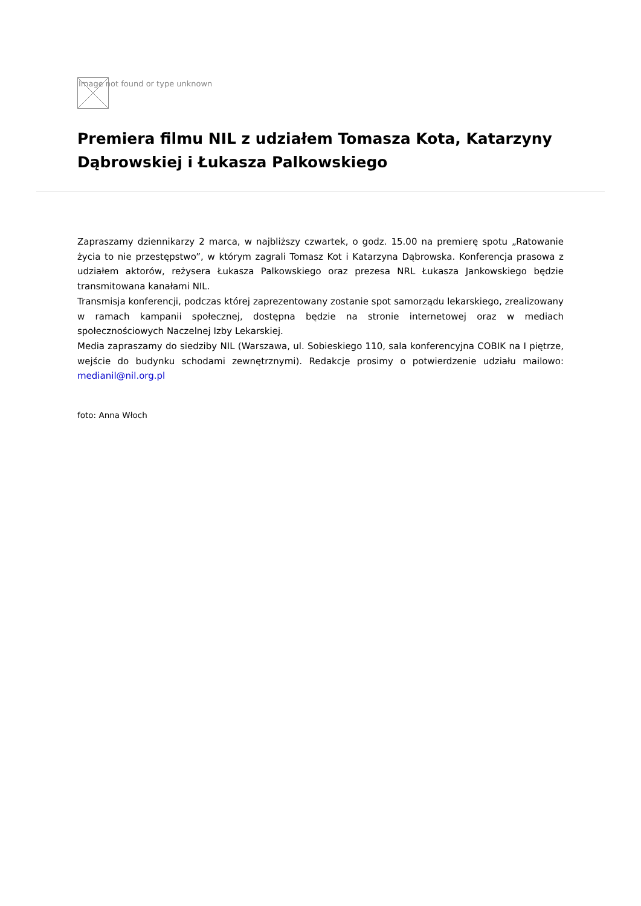Image not found or type unknown
Premiera filmu NIL z udziałem Tomasza Kota, Katarzyny Dąbrowskiej i Łukasza Palkowskiego
Zapraszamy dziennikarzy 2 marca, w najbliższy czwartek, o godz. 15.00 na premierę spotu „Ratowanie życia to nie przestępstwo”, w którym zagrali Tomasz Kot i Katarzyna Dąbrowska. Konferencja prasowa z udziałem aktorów, reżysera Łukasza Palkowskiego oraz prezesa NRL Łukasza Jankowskiego będzie transmitowana kanałami NIL.
Transmisja konferencji, podczas której zaprezentowany zostanie spot samorządu lekarskiego, zrealizowany w ramach kampanii społecznej, dostępna będzie na stronie internetowej oraz w mediach społecznościowych Naczelnej Izby Lekarskiej.
Media zapraszamy do siedziby NIL (Warszawa, ul. Sobieskiego 110, sala konferencyjna COBIK na I piętrze, wejście do budynku schodami zewnętrznymi). Redakcje prosimy o potwierdzenie udziału mailowo: medianil@nil.org.pl
foto: Anna Włoch